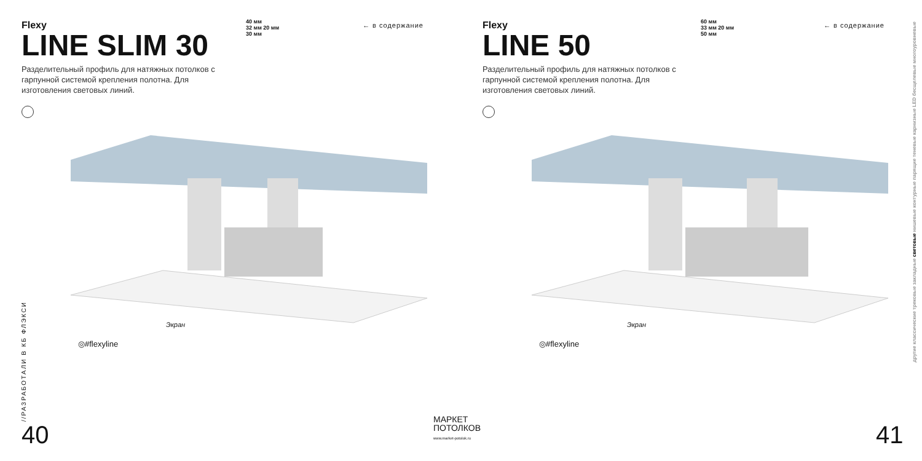Flexy
LINE SLIM 30
Разделительный профиль для натяжных потолков с гарпунной системой крепления полотна. Для изготовления световых линий.
40 мм
32 мм 20 мм
30 мм
← в содержание
Экран
◎#flexyline
//РАЗРАБОТАЛИ В КБ ФЛЭКСИ
40
МАРКЕТ
ПОТОЛКОВ
www.market-potolok.ru
Flexy
LINE 50
Разделительный профиль для натяжных потолков с гарпунной системой крепления полотна. Для изготовления световых линий.
60 мм
33 мм 20 мм
50 мм
← в содержание
Экран
◎#flexyline
41
другие классические трековые закладные световые нишевые контурные парящие теневые карнизные LED бесщелевые многоуровневые